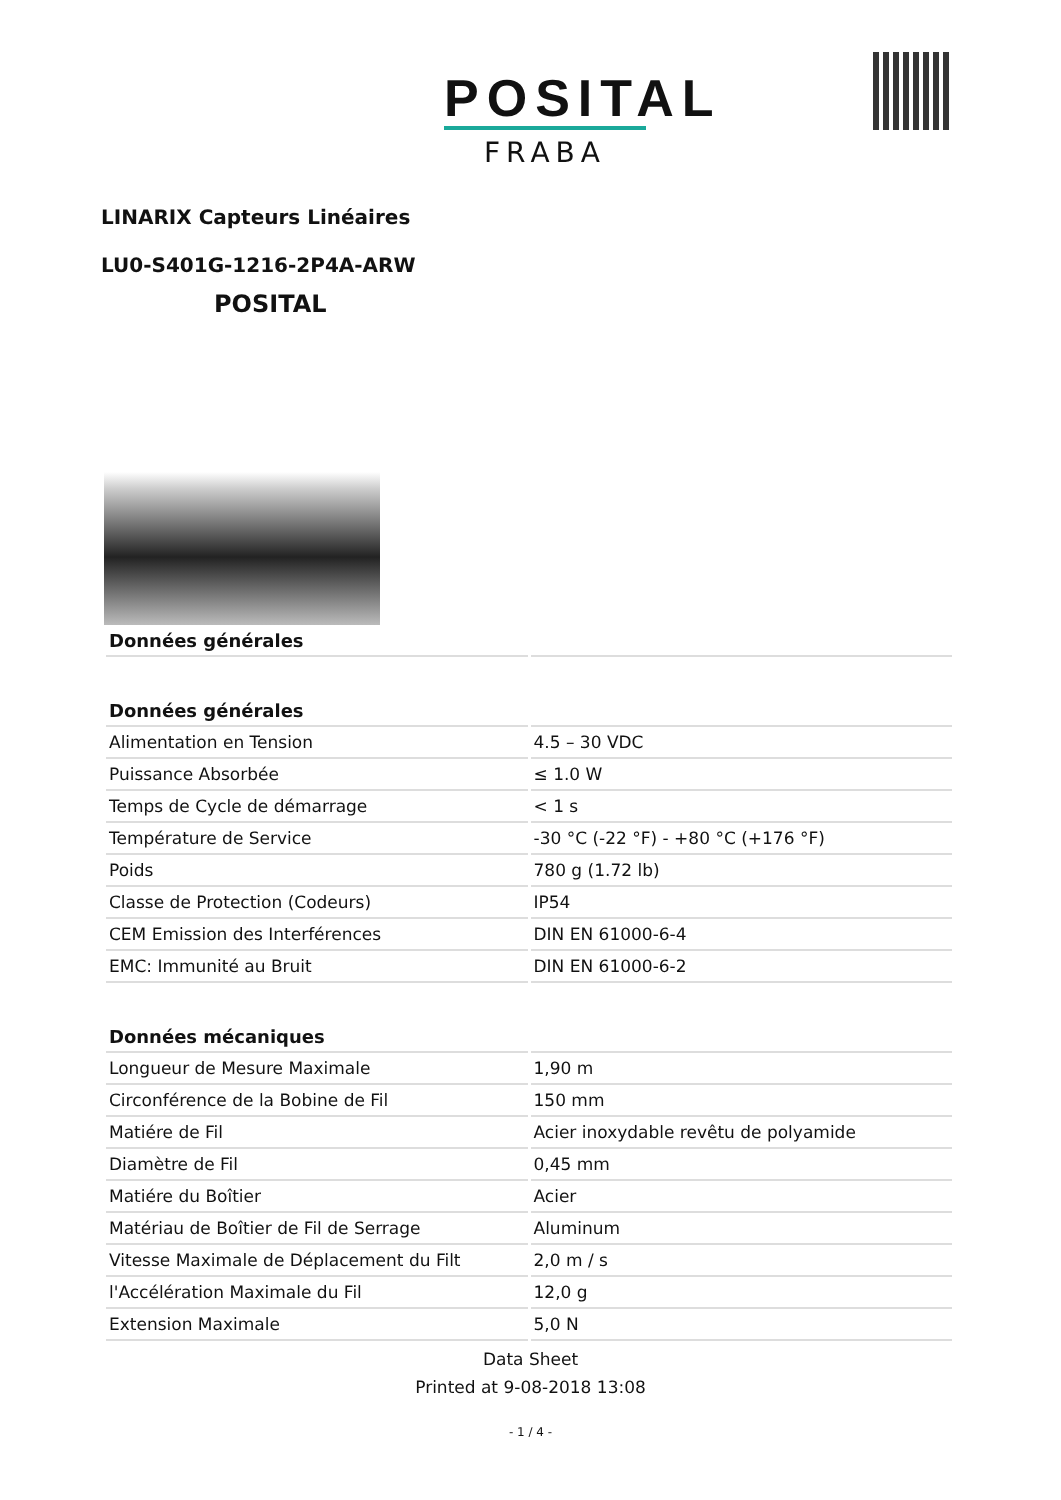POSITAL
FRABA
LINARIX Capteurs Linéaires
LU0-S401G-1216-2P4A-ARW
POSITAL
| Données générales | |
| --- | --- |
| Données générales | |
| Alimentation en Tension | 4.5 – 30 VDC |
| Puissance Absorbée | ≤ 1.0 W |
| Temps de Cycle de démarrage | < 1 s |
| Température de Service | -30 °C (-22 °F) - +80 °C (+176 °F) |
| Poids | 780 g (1.72 lb) |
| Classe de Protection (Codeurs) | IP54 |
| CEM Emission des Interférences | DIN EN 61000-6-4 |
| EMC: Immunité au Bruit | DIN EN 61000-6-2 |
| Données mécaniques | |
| Longueur de Mesure Maximale | 1,90 m |
| Circonférence de la Bobine de Fil | 150 mm |
| Matiére de Fil | Acier inoxydable revêtu de polyamide |
| Diamètre de Fil | 0,45 mm |
| Matiére du Boîtier | Acier |
| Matériau de Boîtier de Fil de Serrage | Aluminum |
| Vitesse Maximale de Déplacement du Filt | 2,0 m / s |
| l'Accélération Maximale du Fil | 12,0 g |
| Extension Maximale | 5,0 N |
Data Sheet
Printed at 9-08-2018 13:08
- 1 / 4 -